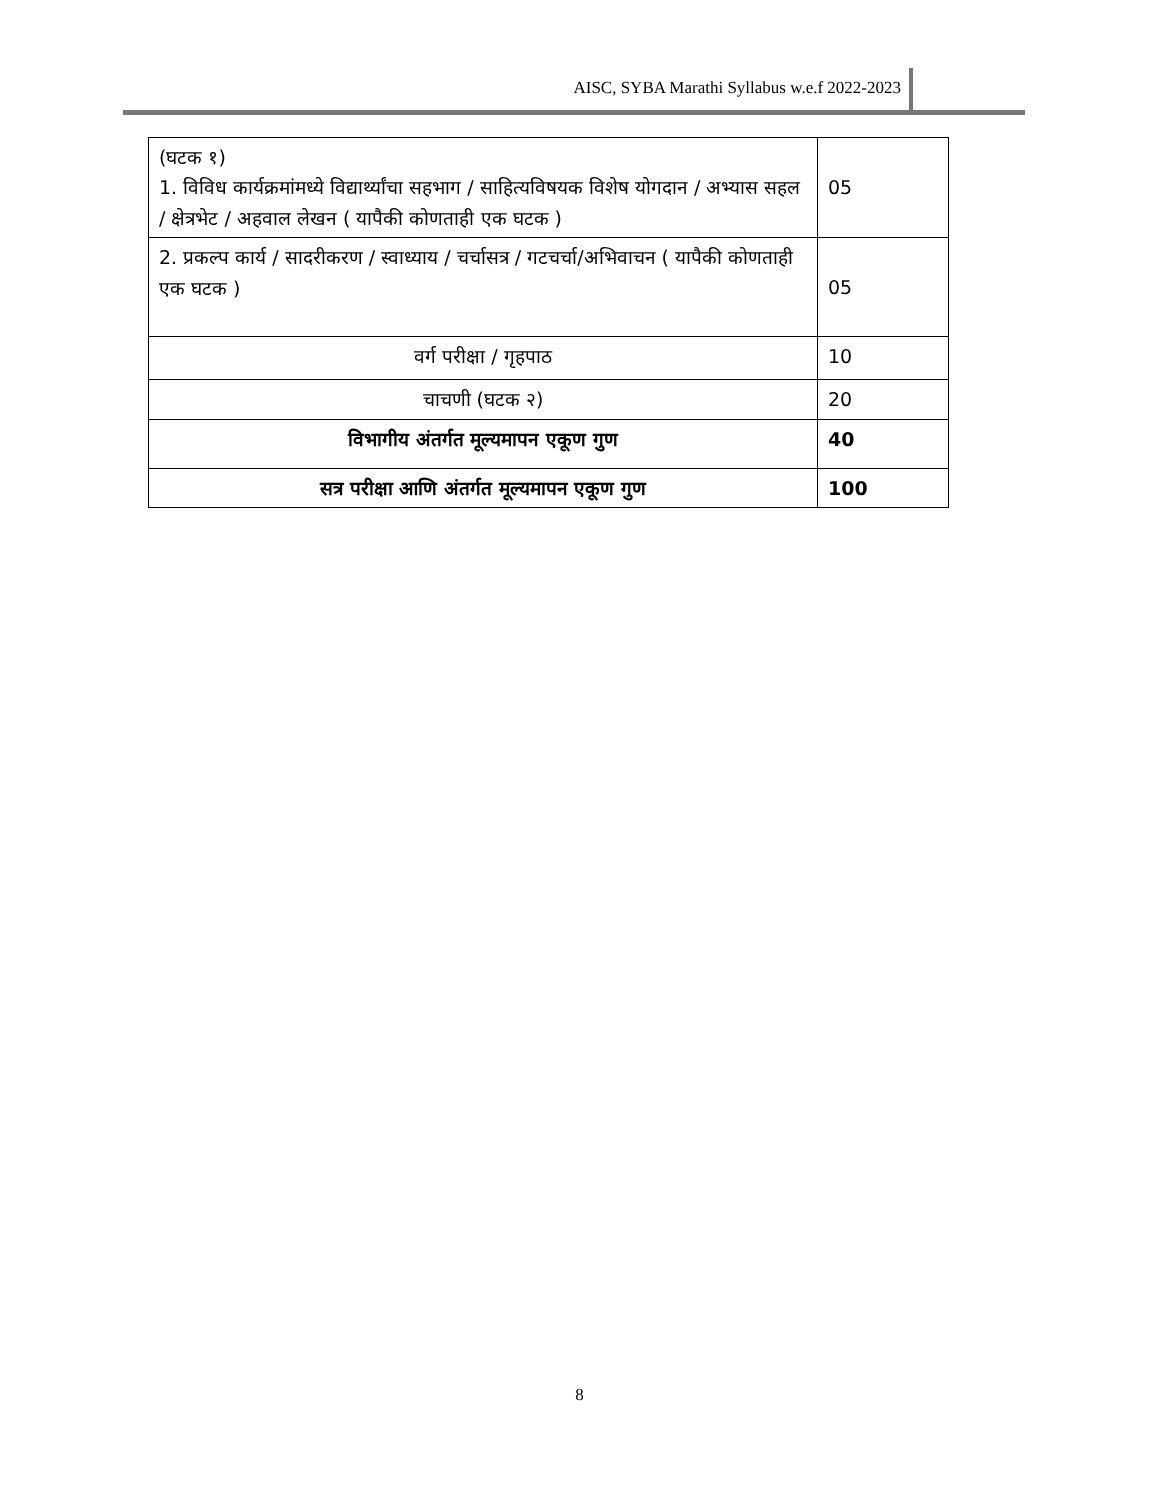AISC, SYBA Marathi Syllabus w.e.f 2022-2023
| (घटक १) 1. विविध कार्यक्रमांमध्ये विद्यार्थ्यांचा सहभाग / साहित्यविषयक विशेष योगदान / अभ्यास सहल / क्षेत्रभेट / अहवाल लेखन ( यापैकी कोणताही एक घटक ) | 05 |
| 2. प्रकल्प कार्य / सादरीकरण / स्वाध्याय / चर्चासत्र / गटचर्चा/अभिवाचन ( यापैकी कोणताही एक घटक ) | 05 |
| वर्ग परीक्षा / गृहपाठ | 10 |
| चाचणी (घटक २) | 20 |
| विभागीय अंतर्गत मूल्यमापन एकूण गुण | 40 |
| सत्र परीक्षा आणि अंतर्गत मूल्यमापन एकूण गुण | 100 |
8